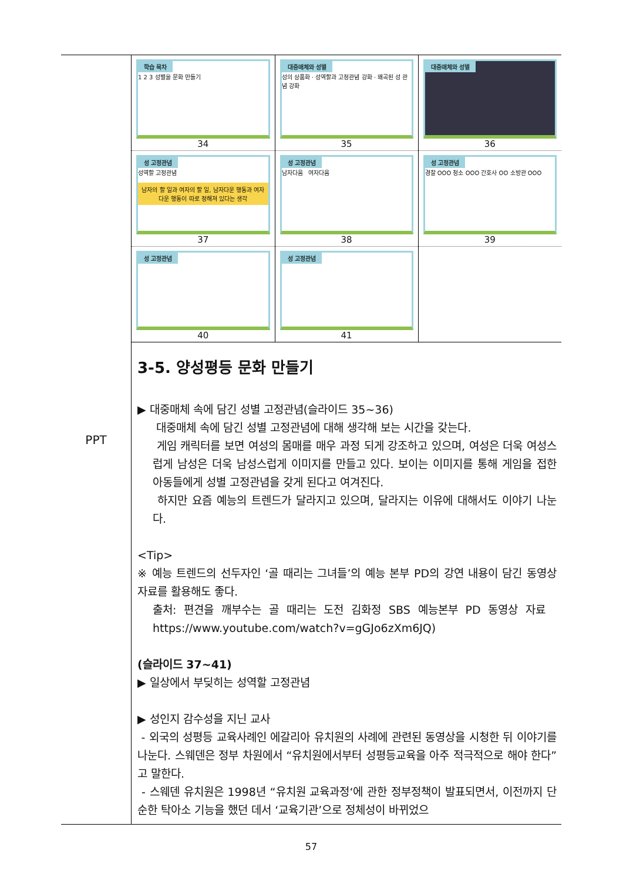| PPT | / 학습 목차 1 2 3 성별을 문화 만들기 34 / 대중매체와 성별 성의 상품화 · 성역할과 고정관념 강화 · 왜곡된 성 관념 강화 35 / 대중매체와 성별 36 / / 성 고정관념 성역할 고정관념 남자의 할 일과 여자의 할 일, 남자다운 행동과 여자다운 행동이 따로 정해져 있다는 생각 37 / 성 고정관념 남자다움 여자다움 38 / 성 고정관념 경찰 OOO 청소 OOO 간호사 OO 소방관 OOO 39 / / 성 고정관념 40 / 성 고정관념 41 / / 3-5. 양성평등 문화 만들기 ▶ 대중매체 속에 담긴 성별 고정관념(슬라이드 35~36) 대중매체 속에 담긴 성별 고정관념에 대해 생각해 보는 시간을 갖는다. 게임 캐릭터를 보면 여성의 몸매를 매우 과정 되게 강조하고 있으며, 여성은 더욱 여성스럽게 남성은 더욱 남성스럽게 이미지를 만들고 있다. 보이는 이미지를 통해 게임을 접한 아동들에게 성별 고정관념을 갖게 된다고 여겨진다. 하지만 요즘 예능의 트렌드가 달라지고 있으며, 달라지는 이유에 대해서도 이야기 나눈다. <Tip> ※ 예능 트렌드의 선두자인 ‘골 때리는 그녀들’의 예능 본부 PD의 강연 내용이 담긴 동영상 자료를 활용해도 좋다. 출처: 편견을 깨부수는 골 때리는 도전 김화정 SBS 예능본부 PD 동영상 자료 https://www.youtube.com/watch?v=gGJo6zXm6JQ) (슬라이드 37~41) ▶ 일상에서 부딪히는 성역할 고정관념 ▶ 성인지 감수성을 지닌 교사 - 외국의 성평등 교육사례인 에갈리아 유치원의 사례에 관련된 동영상을 시청한 뒤 이야기를 나눈다. 스웨덴은 정부 차원에서 “유치원에서부터 성평등교육을 아주 적극적으로 해야 한다”고 말한다. - 스웨덴 유치원은 1998년 “유치원 교육과정‘에 관한 정부정책이 발표되면서, 이전까지 단순한 탁아소 기능을 했던 데서 ‘교육기관’으로 정체성이 바뀌었으 |
57